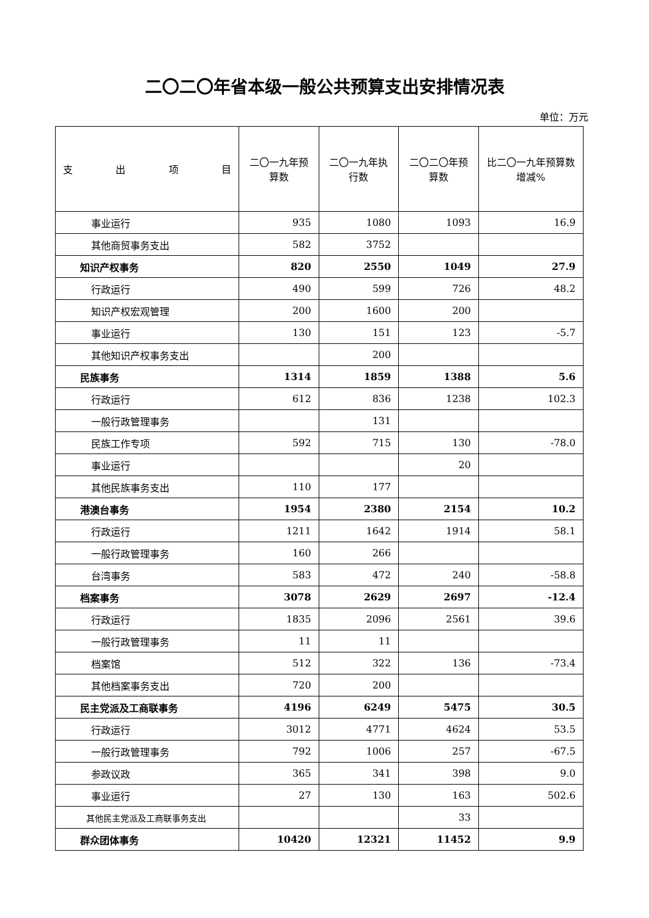二〇二〇年省本级一般公共预算支出安排情况表
单位：万元
| 支 出 项 目 | 二〇一九年预算数 | 二〇一九年执行数 | 二〇二〇年预算数 | 比二〇一九年预算数增减% |
| --- | --- | --- | --- | --- |
| 事业运行 | 935 | 1080 | 1093 | 16.9 |
| 其他商贸事务支出 | 582 | 3752 | | |
| 知识产权事务 | 820 | 2550 | 1049 | 27.9 |
| 行政运行 | 490 | 599 | 726 | 48.2 |
| 知识产权宏观管理 | 200 | 1600 | 200 | |
| 事业运行 | 130 | 151 | 123 | -5.7 |
| 其他知识产权事务支出 | | 200 | | |
| 民族事务 | 1314 | 1859 | 1388 | 5.6 |
| 行政运行 | 612 | 836 | 1238 | 102.3 |
| 一般行政管理事务 | | 131 | | |
| 民族工作专项 | 592 | 715 | 130 | -78.0 |
| 事业运行 | | | 20 | |
| 其他民族事务支出 | 110 | 177 | | |
| 港澳台事务 | 1954 | 2380 | 2154 | 10.2 |
| 行政运行 | 1211 | 1642 | 1914 | 58.1 |
| 一般行政管理事务 | 160 | 266 | | |
| 台湾事务 | 583 | 472 | 240 | -58.8 |
| 档案事务 | 3078 | 2629 | 2697 | -12.4 |
| 行政运行 | 1835 | 2096 | 2561 | 39.6 |
| 一般行政管理事务 | 11 | 11 | | |
| 档案馆 | 512 | 322 | 136 | -73.4 |
| 其他档案事务支出 | 720 | 200 | | |
| 民主党派及工商联事务 | 4196 | 6249 | 5475 | 30.5 |
| 行政运行 | 3012 | 4771 | 4624 | 53.5 |
| 一般行政管理事务 | 792 | 1006 | 257 | -67.5 |
| 参政议政 | 365 | 341 | 398 | 9.0 |
| 事业运行 | 27 | 130 | 163 | 502.6 |
| 其他民主党派及工商联事务支出 | | | 33 | |
| 群众团体事务 | 10420 | 12321 | 11452 | 9.9 |